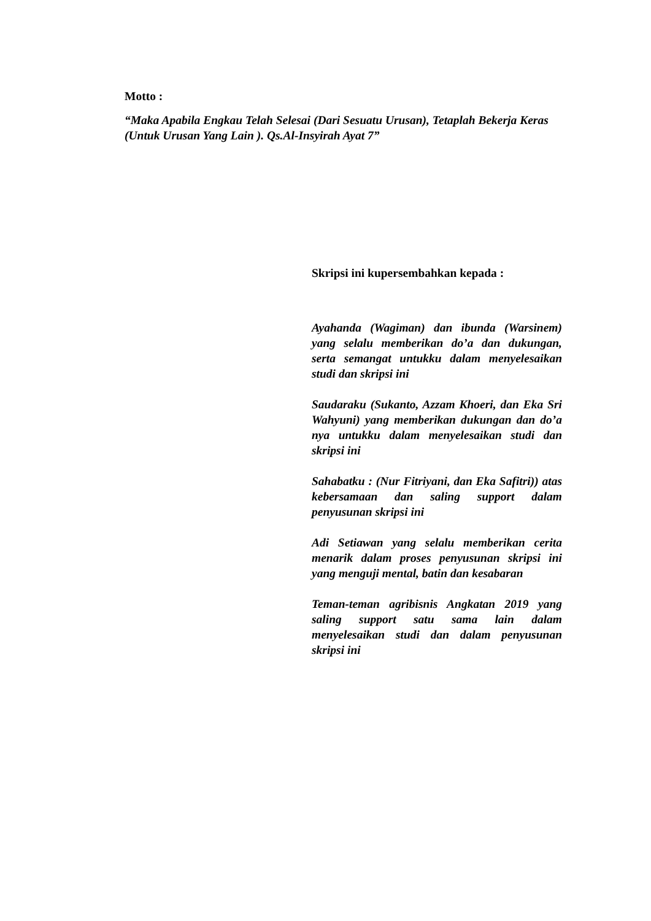Motto :
“Maka Apabila Engkau Telah Selesai (Dari Sesuatu Urusan), Tetaplah Bekerja Keras (Untuk Urusan Yang Lain ). Qs.Al-Insyirah Ayat 7”
Skripsi ini kupersembahkan kepada :
Ayahanda (Wagiman) dan ibunda (Warsinem) yang selalu memberikan do’a dan dukungan, serta semangat untukku dalam menyelesaikan studi dan skripsi ini
Saudaraku (Sukanto, Azzam Khoeri, dan Eka Sri Wahyuni) yang memberikan dukungan dan do’a nya untukku dalam menyelesaikan studi dan skripsi ini
Sahabatku : (Nur Fitriyani, dan Eka Safitri)) atas kebersamaan dan saling support dalam penyusunan skripsi ini
Adi Setiawan yang selalu memberikan cerita menarik dalam proses penyusunan skripsi ini yang menguji mental, batin dan kesabaran
Teman-teman agribisnis Angkatan 2019 yang saling support satu sama lain dalam menyelesaikan studi dan dalam penyusunan skripsi ini